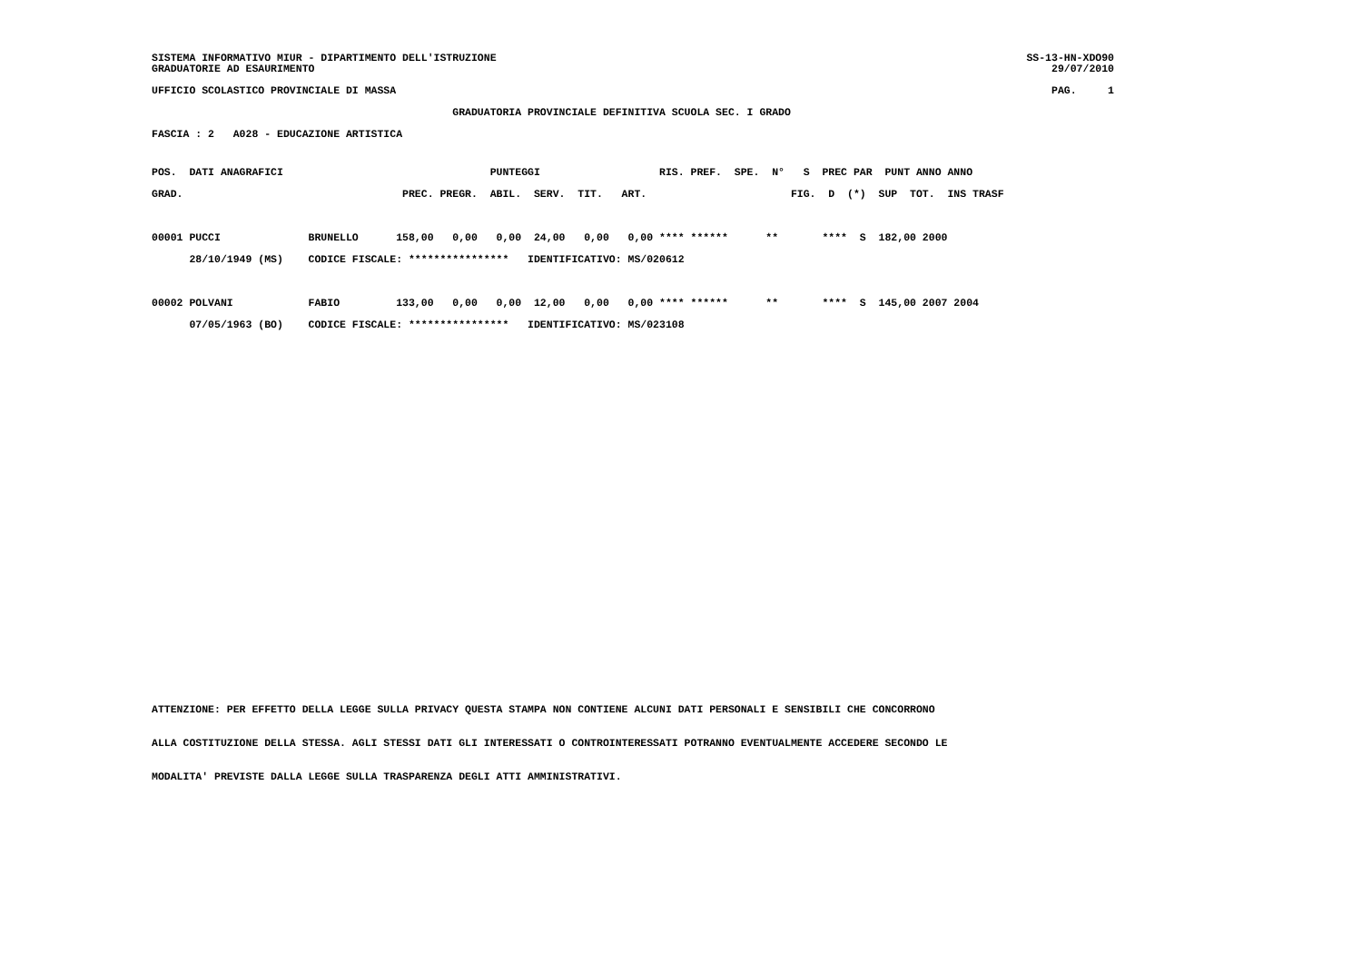SISTEMA INFORMATIVO MIUR - DIPARTIMENTO DELL'ISTRUZIONE SS-13-HN-XDO90
GRADUATORIE AD ESAURIMENTO 29/07/2010
UFFICIO SCOLASTICO PROVINCIALE DI MASSA PAG. 1
                                                GRADUATORIA PROVINCIALE DEFINITIVA SCUOLA SEC. I GRADO
FASCIA : 2   A028 - EDUCAZIONE ARTISTICA
POS.  DATI ANAGRAFICI                                 PUNTEGGI                   RIS. PREF.  SPE.  N°   S  PREC PAR  PUNT ANNO ANNO
GRAD.                                   PREC. PREGR.  ABIL.  SERV.  TIT.   ART.                       FIG.  D  (*)  SUP  TOT.  INS TRASF

00001 PUCCI              BRUNELLO      158,00   0,00   0,00  24,00   0,00   0,00 **** ******      **       ****  S  182,00 2000
      28/10/1949 (MS)    CODICE FISCALE: ****************   IDENTIFICATIVO: MS/020612

00002 POLVANI            FABIO         133,00   0,00   0,00  12,00   0,00   0,00 **** ******      **       ****  S  145,00 2007 2004
      07/05/1963 (BO)    CODICE FISCALE: ****************   IDENTIFICATIVO: MS/023108
ATTENZIONE: PER EFFETTO DELLA LEGGE SULLA PRIVACY QUESTA STAMPA NON CONTIENE ALCUNI DATI PERSONALI E SENSIBILI CHE CONCORRONO
ALLA COSTITUZIONE DELLA STESSA. AGLI STESSI DATI GLI INTERESSATI O CONTROINTERESSATI POTRANNO EVENTUALMENTE ACCEDERE SECONDO LE
MODALITA' PREVISTE DALLA LEGGE SULLA TRASPARENZA DEGLI ATTI AMMINISTRATIVI.